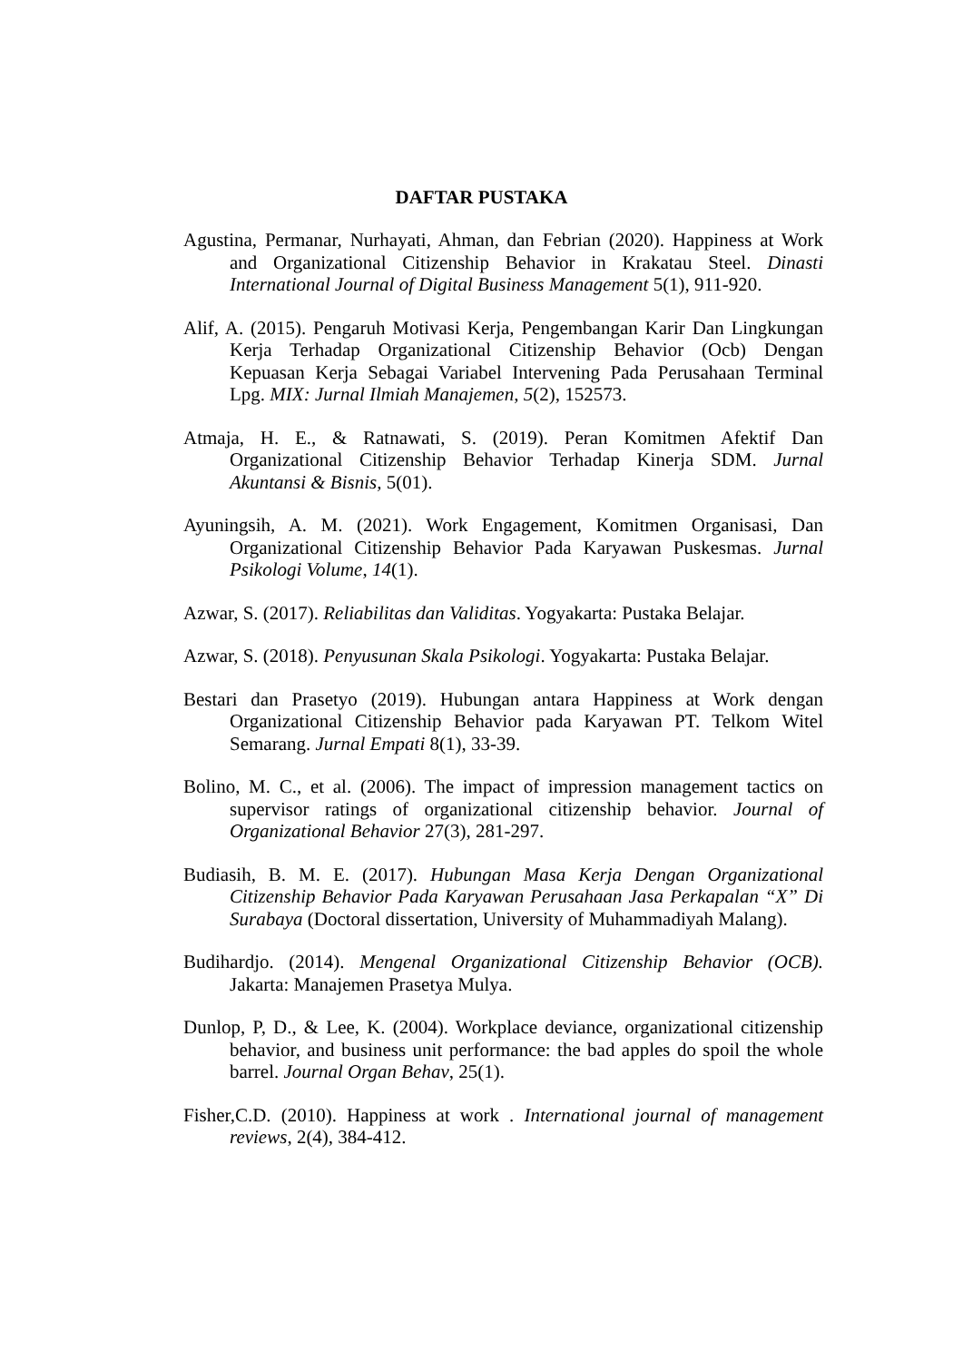DAFTAR PUSTAKA
Agustina, Permanar, Nurhayati, Ahman, dan Febrian (2020). Happiness at Work and Organizational Citizenship Behavior in Krakatau Steel. Dinasti International Journal of Digital Business Management 5(1), 911-920.
Alif, A. (2015). Pengaruh Motivasi Kerja, Pengembangan Karir Dan Lingkungan Kerja Terhadap Organizational Citizenship Behavior (Ocb) Dengan Kepuasan Kerja Sebagai Variabel Intervening Pada Perusahaan Terminal Lpg. MIX: Jurnal Ilmiah Manajemen, 5(2), 152573.
Atmaja, H. E., & Ratnawati, S. (2019). Peran Komitmen Afektif Dan Organizational Citizenship Behavior Terhadap Kinerja SDM. Jurnal Akuntansi & Bisnis, 5(01).
Ayuningsih, A. M. (2021). Work Engagement, Komitmen Organisasi, Dan Organizational Citizenship Behavior Pada Karyawan Puskesmas. Jurnal Psikologi Volume, 14(1).
Azwar, S. (2017). Reliabilitas dan Validitas. Yogyakarta: Pustaka Belajar.
Azwar, S. (2018). Penyusunan Skala Psikologi. Yogyakarta: Pustaka Belajar.
Bestari dan Prasetyo (2019). Hubungan antara Happiness at Work dengan Organizational Citizenship Behavior pada Karyawan PT. Telkom Witel Semarang. Jurnal Empati 8(1), 33-39.
Bolino, M. C., et al. (2006). The impact of impression management tactics on supervisor ratings of organizational citizenship behavior. Journal of Organizational Behavior 27(3), 281-297.
Budiasih, B. M. E. (2017). Hubungan Masa Kerja Dengan Organizational Citizenship Behavior Pada Karyawan Perusahaan Jasa Perkapalan “X” Di Surabaya (Doctoral dissertation, University of Muhammadiyah Malang).
Budihardjo. (2014). Mengenal Organizational Citizenship Behavior (OCB). Jakarta: Manajemen Prasetya Mulya.
Dunlop, P, D., & Lee, K. (2004). Workplace deviance, organizational citizenship behavior, and business unit performance: the bad apples do spoil the whole barrel. Journal Organ Behav, 25(1).
Fisher,C.D. (2010). Happiness at work . International journal of management reviews, 2(4), 384-412.